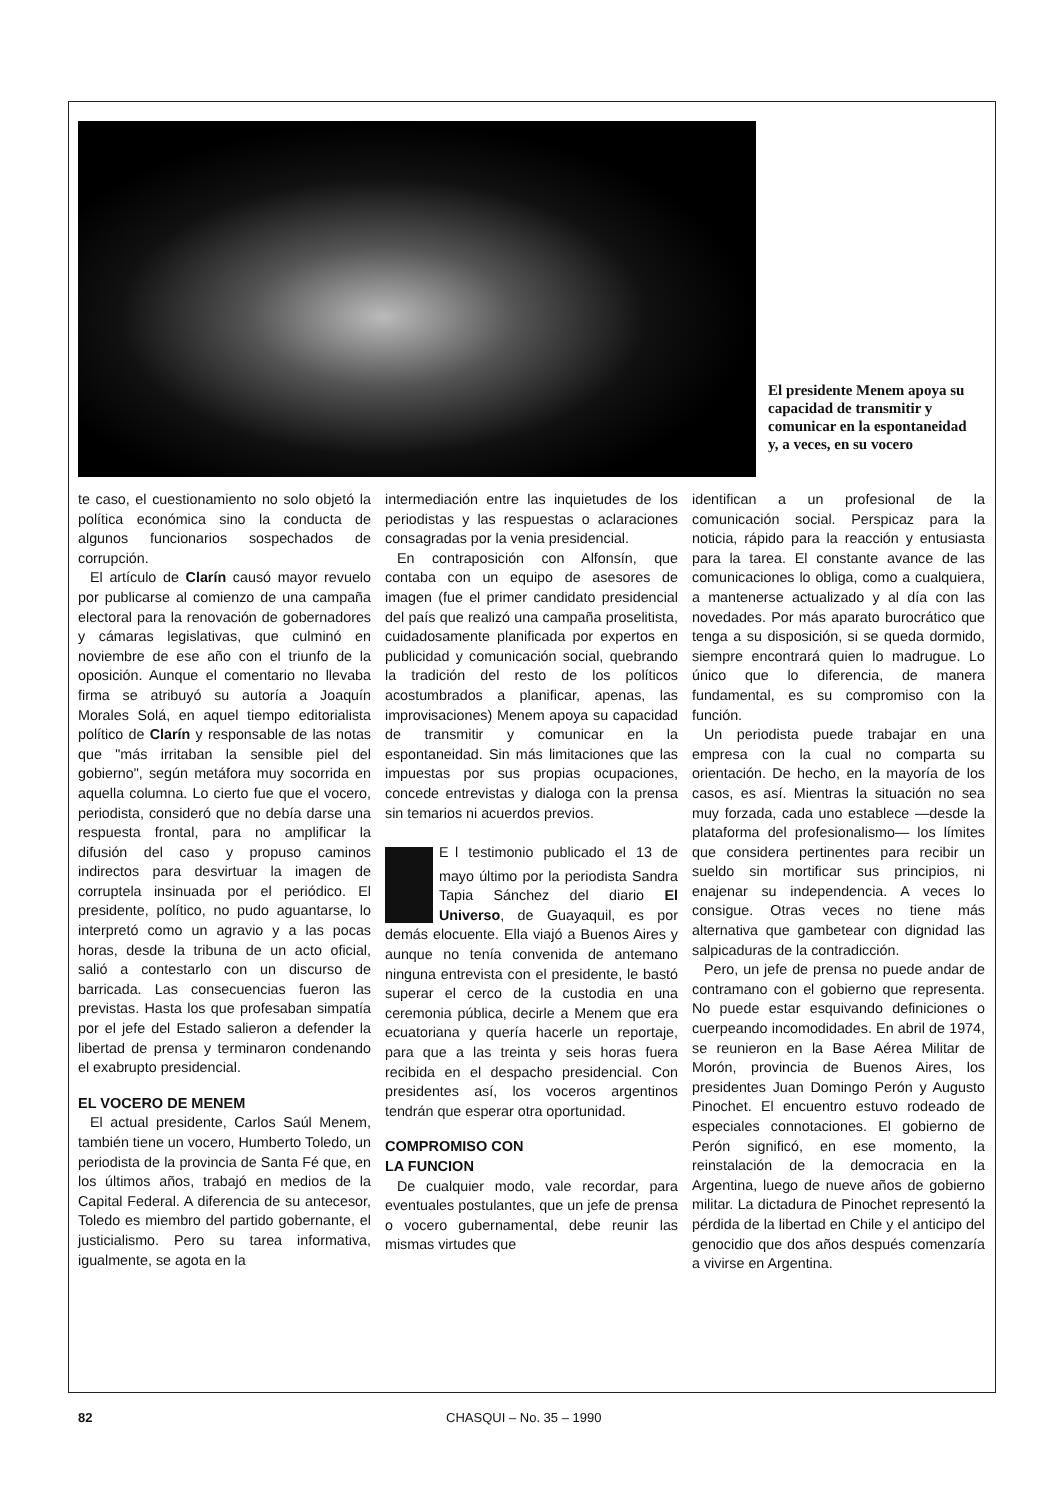El presidente Menem apoya su capacidad de transmitir y comunicar en la espontaneidad y, a veces, en su vocero
te caso, el cuestionamiento no solo objetó la política económica sino la conducta de algunos funcionarios sospechados de corrupción.
El artículo de Clarín causó mayor revuelo por publicarse al comienzo de una campaña electoral para la renovación de gobernadores y cámaras legislativas, que culminó en noviembre de ese año con el triunfo de la oposición. Aunque el comentario no llevaba firma se atribuyó su autoría a Joaquín Morales Solá, en aquel tiempo editorialista político de Clarín y responsable de las notas que "más irritaban la sensible piel del gobierno", según metáfora muy socorrida en aquella columna. Lo cierto fue que el vocero, periodista, consideró que no debía darse una respuesta frontal, para no amplificar la difusión del caso y propuso caminos indirectos para desvirtuar la imagen de corruptela insinuada por el periódico. El presidente, político, no pudo aguantarse, lo interpretó como un agravio y a las pocas horas, desde la tribuna de un acto oficial, salió a contestarlo con un discurso de barricada. Las consecuencias fueron las previstas. Hasta los que profesaban simpatía por el jefe del Estado salieron a defender la libertad de prensa y terminaron condenando el exabrupto presidencial.
EL VOCERO DE MENEM
El actual presidente, Carlos Saúl Menem, también tiene un vocero, Humberto Toledo, un periodista de la provincia de Santa Fé que, en los últimos años, trabajó en medios de la Capital Federal. A diferencia de su antecesor, Toledo es miembro del partido gobernante, el justicialismo. Pero su tarea informativa, igualmente, se agota en la
intermediación entre las inquietudes de los periodistas y las respuestas o aclaraciones consagradas por la venia presidencial.
En contraposición con Alfonsín, que contaba con un equipo de asesores de imagen (fue el primer candidato presidencial del país que realizó una campaña proselitista, cuidadosamente planificada por expertos en publicidad y comunicación social, quebrando la tradición del resto de los políticos acostumbrados a planificar, apenas, las improvisaciones) Menem apoya su capacidad de transmitir y comunicar en la espontaneidad. Sin más limitaciones que las impuestas por sus propias ocupaciones, concede entrevistas y dialoga con la prensa sin temarios ni acuerdos previos.
E l testimonio publicado el 13 de mayo último por la periodista Sandra Tapia Sánchez del diario El Universo, de Guayaquil, es por demás elocuente. Ella viajó a Buenos Aires y aunque no tenía convenida de antemano ninguna entrevista con el presidente, le bastó superar el cerco de la custodia en una ceremonia pública, decirle a Menem que era ecuatoriana y quería hacerle un reportaje, para que a las treinta y seis horas fuera recibida en el despacho presidencial. Con presidentes así, los voceros argentinos tendrán que esperar otra oportunidad.
COMPROMISO CON
LA FUNCION
De cualquier modo, vale recordar, para eventuales postulantes, que un jefe de prensa o vocero gubernamental, debe reunir las mismas virtudes que
identifican a un profesional de la comunicación social. Perspicaz para la noticia, rápido para la reacción y entusiasta para la tarea. El constante avance de las comunicaciones lo obliga, como a cualquiera, a mantenerse actualizado y al día con las novedades. Por más aparato burocrático que tenga a su disposición, si se queda dormido, siempre encontrará quien lo madrugue. Lo único que lo diferencia, de manera fundamental, es su compromiso con la función.
Un periodista puede trabajar en una empresa con la cual no comparta su orientación. De hecho, en la mayoría de los casos, es así. Mientras la situación no sea muy forzada, cada uno establece —desde la plataforma del profesionalismo— los límites que considera pertinentes para recibir un sueldo sin mortificar sus principios, ni enajenar su independencia. A veces lo consigue. Otras veces no tiene más alternativa que gambetear con dignidad las salpicaduras de la contradicción.
Pero, un jefe de prensa no puede andar de contramano con el gobierno que representa. No puede estar esquivando definiciones o cuerpeando incomodidades. En abril de 1974, se reunieron en la Base Aérea Militar de Morón, provincia de Buenos Aires, los presidentes Juan Domingo Perón y Augusto Pinochet. El encuentro estuvo rodeado de especiales connotaciones. El gobierno de Perón significó, en ese momento, la reinstalación de la democracia en la Argentina, luego de nueve años de gobierno militar. La dictadura de Pinochet representó la pérdida de la libertad en Chile y el anticipo del genocidio que dos años después comenzaría a vivirse en Argentina.
82 CHASQUI – No. 35 – 1990